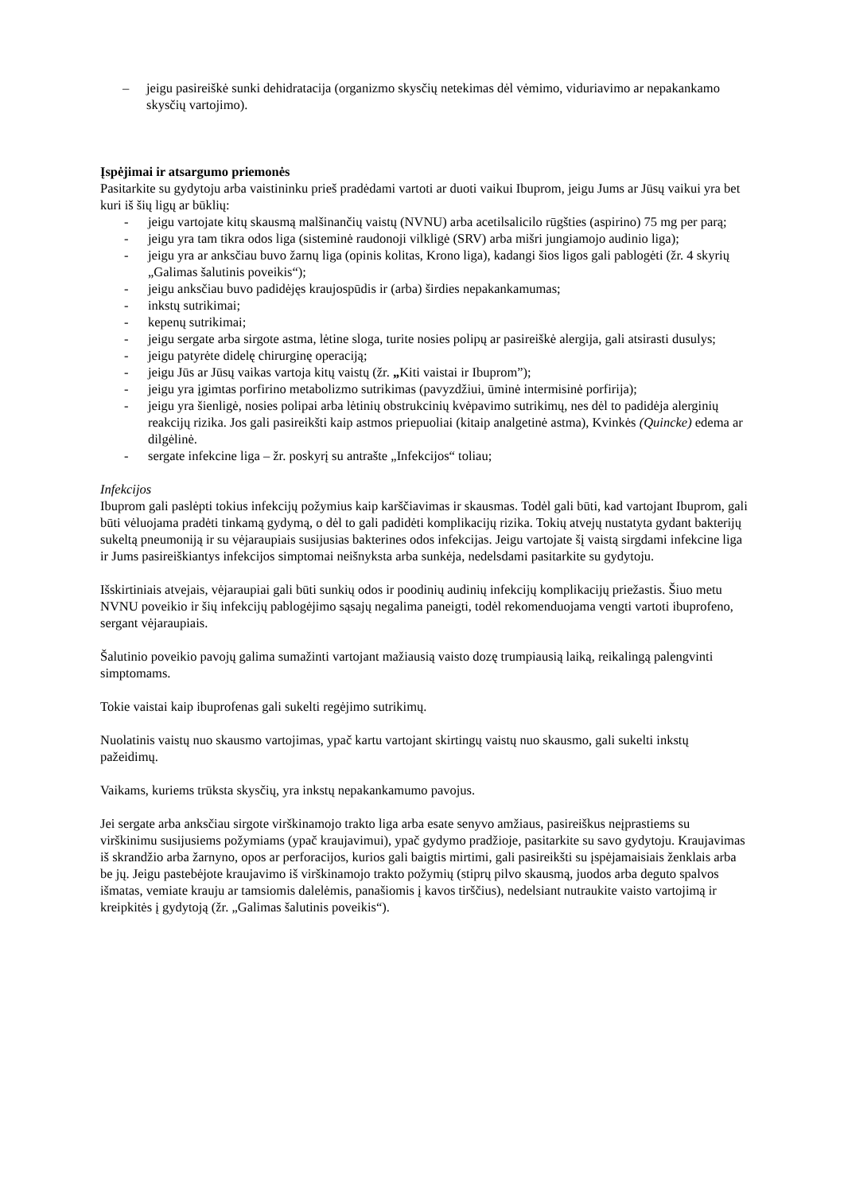– jeigu pasireiškė sunki dehidratacija (organizmo skysčių netekimas dėl vėmimo, viduriavimo ar nepakankamo skysčių vartojimo).
Įspėjimai ir atsargumo priemonės
Pasitarkite su gydytoju arba vaistininku prieš pradėdami vartoti ar duoti vaikui Ibuprom, jeigu Jums ar Jūsų vaikui yra bet kuri iš šių ligų ar būklių:
- jeigu vartojate kitų skausmą malšinančių vaistų (NVNU) arba acetilsalicilo rūgšties (aspirino) 75 mg per parą;
- jeigu yra tam tikra odos liga (sisteminė raudonoji vilkligė (SRV) arba mišri jungiamojo audinio liga);
- jeigu yra ar anksčiau buvo žarnų liga (opinis kolitas, Krono liga), kadangi šios ligos gali pablogėti (žr. 4 skyrių „Galimas šalutinis poveikis“);
- jeigu anksčiau buvo padidėjęs kraujospūdis ir (arba) širdies nepakankamumas;
- inkstų sutrikimai;
- kepenų sutrikimai;
- jeigu sergate arba sirgote astma, lėtine sloga, turite nosies polipų ar pasireiškė alergija, gali atsirasti dusulys;
- jeigu patyrėte didelę chirurginę operaciją;
- jeigu Jūs ar Jūsų vaikas vartoja kitų vaistų (žr. „Kiti vaistai ir Ibuprom”);
- jeigu yra įgimtas porfirino metabolizmo sutrikimas (pavyzdžiui, ūminė intermisinė porfirija);
- jeigu yra šienligė, nosies polipai arba lėtinių obstrukcinių kvėpavimo sutrikimų, nes dėl to padidėja alerginių reakcijų rizika. Jos gali pasireikšti kaip astmos priepuoliai (kitaip analgetinė astma), Kvinkės (Quincke) edema ar dilgėlinė.
- sergate infekcine liga – žr. poskyrį su antrašte „Infekcijos“ toliau;
Infekcijos
Ibuprom gali paslėpti tokius infekcijų požymius kaip karščiavimas ir skausmas. Todėl gali būti, kad vartojant Ibuprom, gali būti vėluojama pradėti tinkamą gydymą, o dėl to gali padidėti komplikacijų rizika. Tokių atvejų nustatyta gydant bakterijų sukeltą pneumoniją ir su vėjaraupiais susijusias bakterines odos infekcijas. Jeigu vartojate šį vaistą sirgdami infekcine liga ir Jums pasireiškiantys infekcijos simptomai neišnyksta arba sunkėja, nedelsdami pasitarkite su gydytoju.
Išskirtiniais atvejais, vėjaraupiai gali būti sunkių odos ir poodinių audinių infekcijų komplikacijų priežastis. Šiuo metu NVNU poveikio ir šių infekcijų pablogėjimo sąsajų negalima paneigti, todėl rekomenduojama vengti vartoti ibuprofeno, sergant vėjaraupiais.
Šalutinio poveikio pavojų galima sumažinti vartojant mažiausią vaisto dozę trumpiausią laiką, reikalingą palengvinti simptomams.
Tokie vaistai kaip ibuprofenas gali sukelti regėjimo sutrikimų.
Nuolatinis vaistų nuo skausmo vartojimas, ypač kartu vartojant skirtingų vaistų nuo skausmo, gali sukelti inkstų pažeidimų.
Vaikams, kuriems trūksta skysčių, yra inkstų nepakankamumo pavojus.
Jei sergate arba anksčiau sirgote virškinamojo trakto liga arba esate senyvo amžiaus, pasireiškus neįprastiems su virškinimu susijusiems požymiams (ypač kraujavimui), ypač gydymo pradžioje, pasitarkite su savo gydytoju. Kraujavimas iš skrandžio arba žarnyno, opos ar perforacijos, kurios gali baigtis mirtimi, gali pasireikšti su įspėjamaisiais ženklais arba be jų. Jeigu pastebėjote kraujavimo iš virškinamojo trakto požymių (stiprų pilvo skausmą, juodos arba deguto spalvos išmatas, vemiate krauju ar tamsiomis dalelėmis, panašiomis į kavos tirščius), nedelsiant nutraukite vaisto vartojimą ir kreipkitės į gydytoją (žr. „Galimas šalutinis poveikis“).